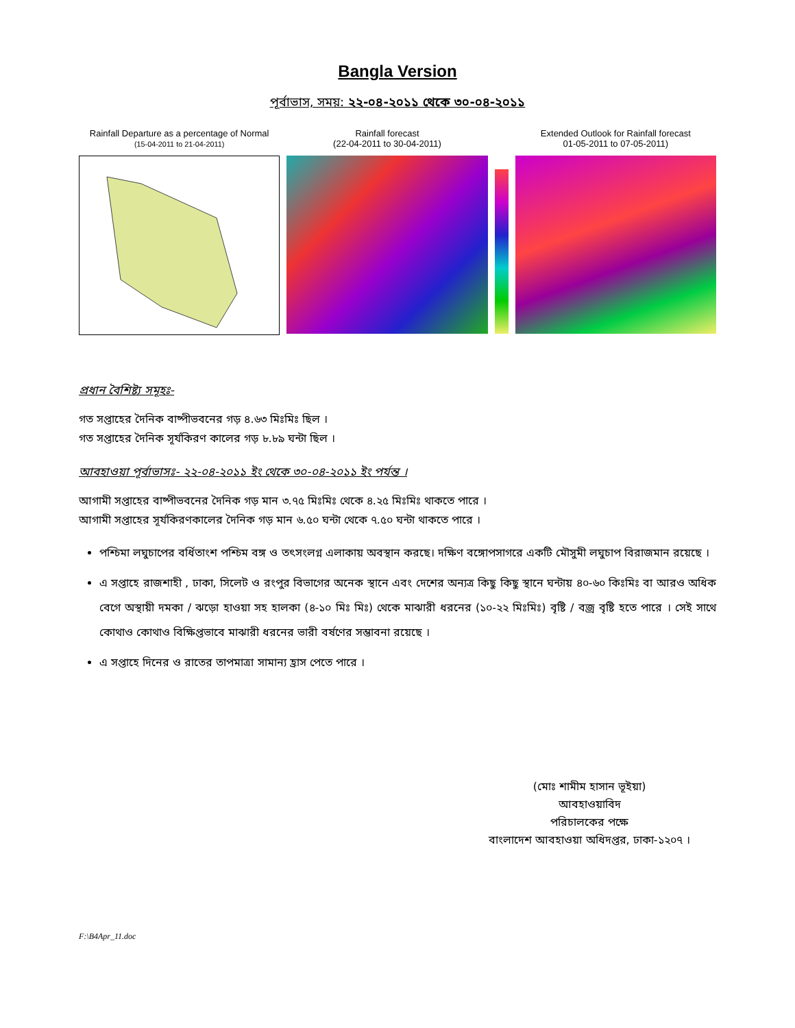Bangla Version
পূর্বাভাস, সময়: ২২-০৪-২০১১ থেকে ৩০-০৪-২০১১
Rainfall Departure as a percentage of Normal
(15-04-2011 to 21-04-2011)
Rainfall forecast
(22-04-2011 to 30-04-2011)
Extended Outlook for Rainfall forecast
01-05-2011 to 07-05-2011)
প্রধান বৈশিষ্ট্য সমূহঃ-
গত সপ্তাহের দৈনিক বাষ্পীভবনের গড় ৪.৬৩ মিঃমিঃ ছিল ।
গত সপ্তাহের দৈনিক সূর্যকিরণ কালের গড় ৮.৮৯ ঘন্টা ছিল ।
আবহাওয়া পূর্বাভাসঃ- ২২-০৪-২০১১ ইং থেকে ৩০-০৪-২০১১ ইং পর্যন্ত ।
আগামী সপ্তাহের বাষ্পীভবনের দৈনিক গড় মান ৩.৭৫ মিঃমিঃ থেকে ৪.২৫ মিঃমিঃ থাকতে পারে ।
আগামী সপ্তাহের সূর্যকিরণকালের দৈনিক গড় মান ৬.৫০ ঘন্টা থেকে ৭.৫০ ঘন্টা থাকতে পারে ।
পশ্চিমা লঘুচাপের বর্ধিতাংশ পশ্চিম বঙ্গ ও তৎসংলগ্ন এলাকায় অবস্থান করছে। দক্ষিণ বঙ্গোপসাগরে একটি মৌসুমী লঘুচাপ বিরাজমান রয়েছে ।
এ সপ্তাহে রাজশাহী , ঢাকা, সিলেট ও রংপুর বিভাগের অনেক স্থানে এবং দেশের অন্যত্র কিছু কিছু স্থানে ঘন্টায় ৪০-৬০ কিঃমিঃ বা আরও অধিক বেগে অস্থায়ী দমকা / ঝড়ো হাওয়া সহ হালকা (৪-১০ মিঃ মিঃ) থেকে মাঝারী ধরনের (১০-২২ মিঃমিঃ) বৃষ্টি / বজ্র বৃষ্টি হতে পারে । সেই সাথে কোথাও কোথাও বিক্ষিপ্তভাবে মাঝারী ধরনের ভারী বর্ষণের সম্ভাবনা রয়েছে ।
এ সপ্তাহে দিনের ও রাতের তাপমাত্রা সামান্য হ্রাস পেতে পারে ।
(মোঃ শামীম হাসান ভূইয়া)
আবহাওয়াবিদ
পরিচালকের পক্ষে
বাংলাদেশ আবহাওয়া অধিদপ্তর, ঢাকা-১২০৭ ।
F:\B4Apr_11.doc